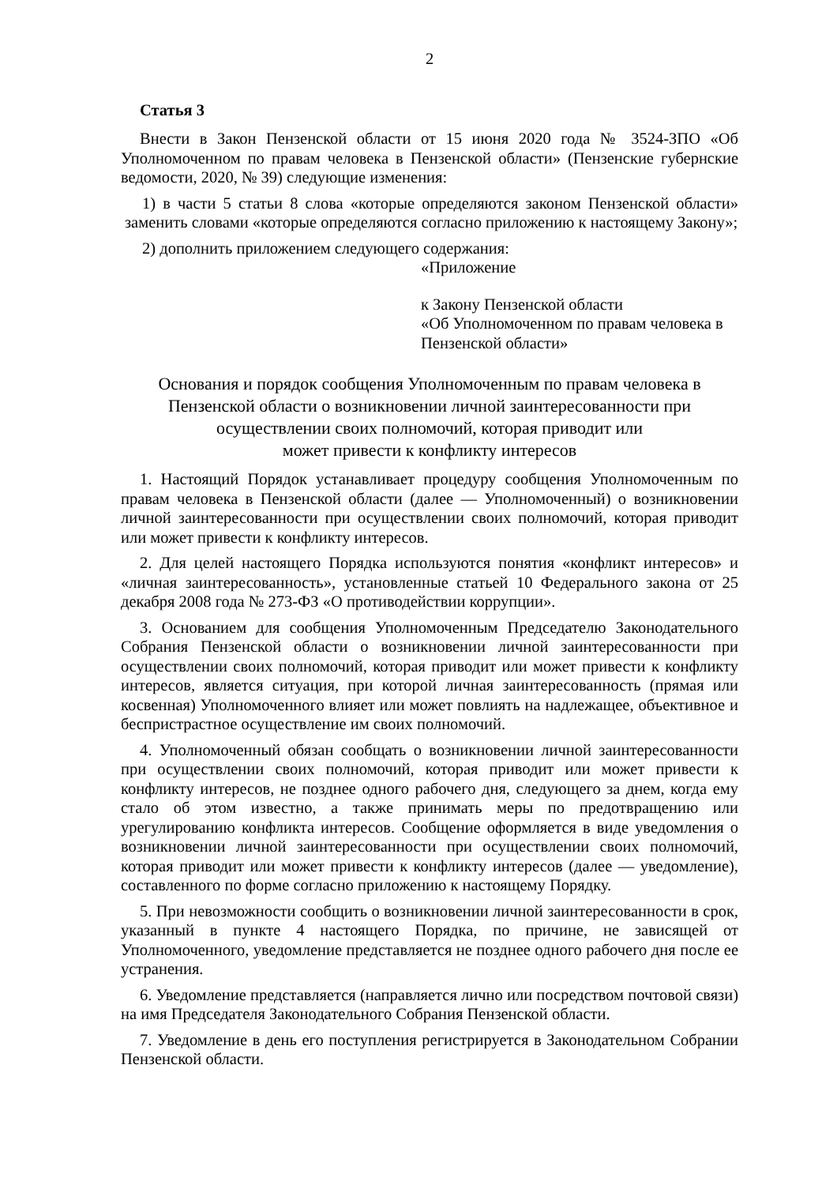2
Статья 3
Внести в Закон Пензенской области от 15 июня 2020 года № 3524-ЗПО «Об Уполномоченном по правам человека в Пензенской области» (Пензенские губернские ведомости, 2020, № 39) следующие изменения:
1) в части 5 статьи 8 слова «которые определяются законом Пензенской области» заменить словами «которые определяются согласно приложению к настоящему Закону»;
2) дополнить приложением следующего содержания:
«Приложение
к Закону Пензенской области
«Об Уполномоченном по правам человека в Пензенской области»
Основания и порядок сообщения Уполномоченным по правам человека в Пензенской области о возникновении личной заинтересованности при осуществлении своих полномочий, которая приводит или
может привести к конфликту интересов
1. Настоящий Порядок устанавливает процедуру сообщения Уполномоченным по правам человека в Пензенской области (далее — Уполномоченный) о возникновении личной заинтересованности при осуществлении своих полномочий, которая приводит или может привести к конфликту интересов.
2. Для целей настоящего Порядка используются понятия «конфликт интересов» и «личная заинтересованность», установленные статьей 10 Федерального закона от 25 декабря 2008 года № 273-ФЗ «О противодействии коррупции».
3. Основанием для сообщения Уполномоченным Председателю Законодательного Собрания Пензенской области о возникновении личной заинтересованности при осуществлении своих полномочий, которая приводит или может привести к конфликту интересов, является ситуация, при которой личная заинтересованность (прямая или косвенная) Уполномоченного влияет или может повлиять на надлежащее, объективное и беспристрастное осуществление им своих полномочий.
4. Уполномоченный обязан сообщать о возникновении личной заинтересованности при осуществлении своих полномочий, которая приводит или может привести к конфликту интересов, не позднее одного рабочего дня, следующего за днем, когда ему стало об этом известно, а также принимать меры по предотвращению или урегулированию конфликта интересов. Сообщение оформляется в виде уведомления о возникновении личной заинтересованности при осуществлении своих полномочий, которая приводит или может привести к конфликту интересов (далее — уведомление), составленного по форме согласно приложению к настоящему Порядку.
5. При невозможности сообщить о возникновении личной заинтересованности в срок, указанный в пункте 4 настоящего Порядка, по причине, не зависящей от Уполномоченного, уведомление представляется не позднее одного рабочего дня после ее устранения.
6. Уведомление представляется (направляется лично или посредством почтовой связи) на имя Председателя Законодательного Собрания Пензенской области.
7. Уведомление в день его поступления регистрируется в Законодательном Собрании Пензенской области.